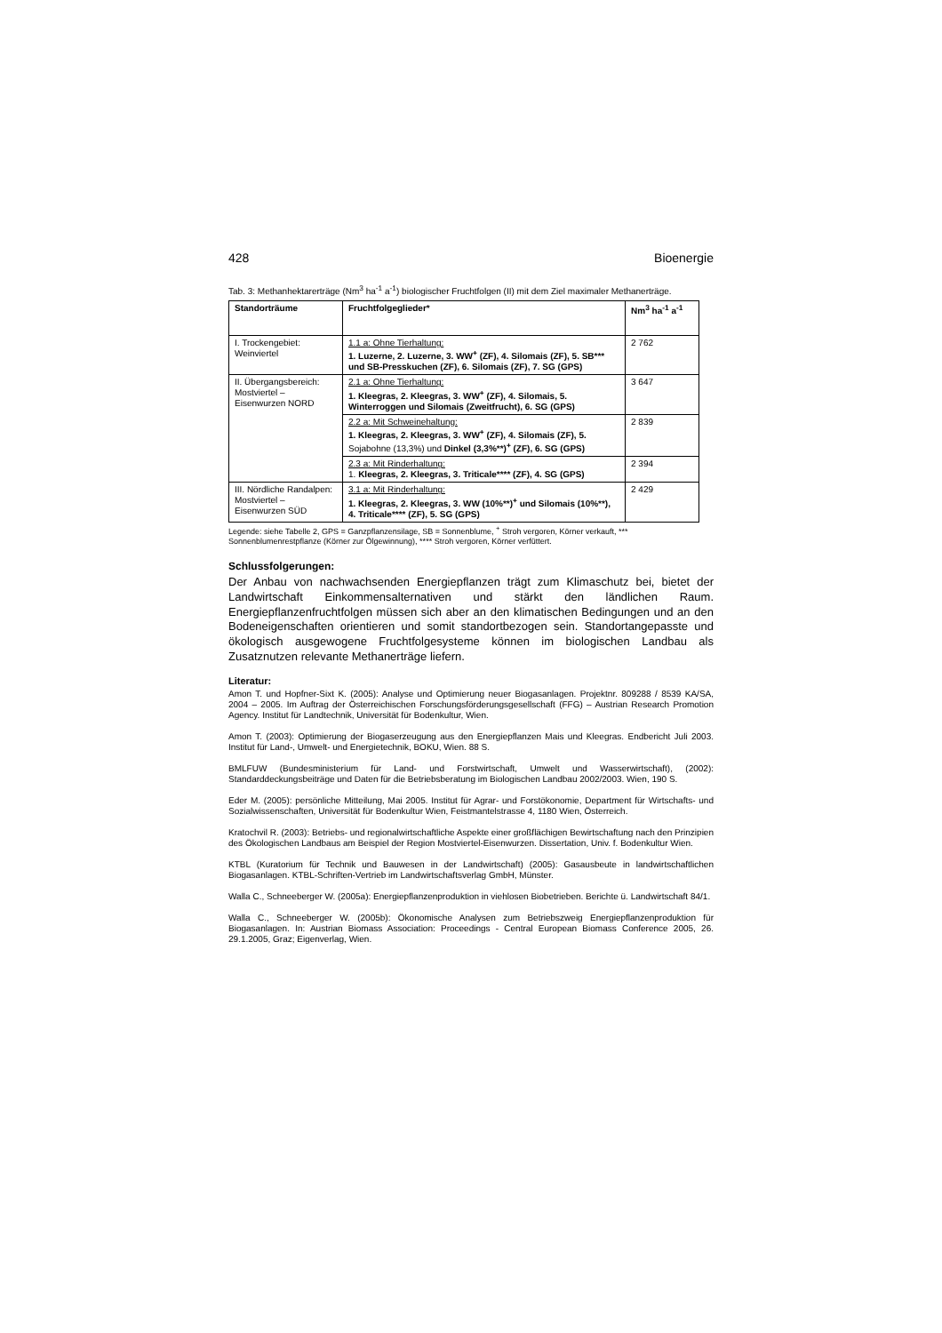428 Bioenergie
Tab. 3: Methanhektarerträge (Nm<sup>3</sup> ha<sup>-1</sup> a<sup>-1</sup>) biologischer Fruchtfolgen (II) mit dem Ziel maximaler Methanerträge.
| Standorträume | Fruchtfolgeglieder* | Nm<sup>3</sup> ha<sup>-1</sup> a<sup>-1</sup> |
| --- | --- | --- |
| I. Trockengebiet: Weinviertel | 1.1 a: Ohne Tierhaltung: 1. Luzerne, 2. Luzerne, 3. WW<sup>+</sup> (ZF), 4. Silomais (ZF), 5. SB*** und SB-Presskuchen (ZF), 6. Silomais (ZF), 7. SG (GPS) | 2 762 |
| II. Übergangsbereich: Mostviertel – Eisenwurzen NORD | 2.1 a: Ohne Tierhaltung: 1. Kleegras, 2. Kleegras, 3. WW<sup>+</sup> (ZF), 4. Silomais, 5. Winterroggen und Silomais (Zweitfrucht), 6. SG (GPS) | 3 647 |
| | 2.2 a: Mit Schweinehaltung: 1. Kleegras, 2. Kleegras, 3. WW<sup>+</sup> (ZF), 4. Silomais (ZF), 5. Sojabohne (13,3%) und Dinkel (3,3%**)<sup>+</sup> (ZF), 6. SG (GPS) | 2 839 |
| | 2.3 a: Mit Rinderhaltung: 1. Kleegras, 2. Kleegras, 3. Triticale**** (ZF), 4. SG (GPS) | 2 394 |
| III. Nördliche Randalpen: Mostviertel – Eisenwurzen SÜD | 3.1 a: Mit Rinderhaltung: 1. Kleegras, 2. Kleegras, 3. WW (10%**)<sup>+</sup> und Silomais (10%**), 4. Triticale**** (ZF), 5. SG (GPS) | 2 429 |
Legende: siehe Tabelle 2, GPS = Ganzpflanzensilage, SB = Sonnenblume, <sup>+</sup> Stroh vergoren, Körner verkauft, *** Sonnenblumenrestpflanze (Körner zur Ölgewinnung), **** Stroh vergoren, Körner verfüttert.
Schlussfolgerungen:
Der Anbau von nachwachsenden Energiepflanzen trägt zum Klimaschutz bei, bietet der Landwirtschaft Einkommensalternativen und stärkt den ländlichen Raum. Energiepflanzenfruchtfolgen müssen sich aber an den klimatischen Bedingungen und an den Bodeneigenschaften orientieren und somit standortbezogen sein. Standortangepasste und ökologisch ausgewogene Fruchtfolgesysteme können im biologischen Landbau als Zusatznutzen relevante Methanerträge liefern.
Literatur:
Amon T. und Hopfner-Sixt K. (2005): Analyse und Optimierung neuer Biogasanlagen. Projektnr. 809288 / 8539 KA/SA, 2004 – 2005. Im Auftrag der Österreichischen Forschungsförderungsgesellschaft (FFG) – Austrian Research Promotion Agency. Institut für Landtechnik, Universität für Bodenkultur, Wien.
Amon T. (2003): Optimierung der Biogaserzeugung aus den Energiepflanzen Mais und Kleegras. Endbericht Juli 2003. Institut für Land-, Umwelt- und Energietechnik, BOKU, Wien. 88 S.
BMLFUW (Bundesministerium für Land- und Forstwirtschaft, Umwelt und Wasserwirtschaft), (2002): Standarddeckungsbeiträge und Daten für die Betriebsberatung im Biologischen Landbau 2002/2003. Wien, 190 S.
Eder M. (2005): persönliche Mitteilung, Mai 2005. Institut für Agrar- und Forstökonomie, Department für Wirtschafts- und Sozialwissenschaften, Universität für Bodenkultur Wien, Feistmantelstrasse 4, 1180 Wien, Österreich.
Kratochvil R. (2003): Betriebs- und regionalwirtschaftliche Aspekte einer großflächigen Bewirtschaftung nach den Prinzipien des Ökologischen Landbaus am Beispiel der Region Mostviertel-Eisenwurzen. Dissertation, Univ. f. Bodenkultur Wien.
KTBL (Kuratorium für Technik und Bauwesen in der Landwirtschaft) (2005): Gasausbeute in landwirtschaftlichen Biogasanlagen. KTBL-Schriften-Vertrieb im Landwirtschaftsverlag GmbH, Münster.
Walla C., Schneeberger W. (2005a): Energiepflanzenproduktion in viehlosen Biobetrieben. Berichte ü. Landwirtschaft 84/1.
Walla C., Schneeberger W. (2005b): Ökonomische Analysen zum Betriebszweig Energiepflanzenproduktion für Biogasanlagen. In: Austrian Biomass Association: Proceedings - Central European Biomass Conference 2005, 26. 29.1.2005, Graz; Eigenverlag, Wien.